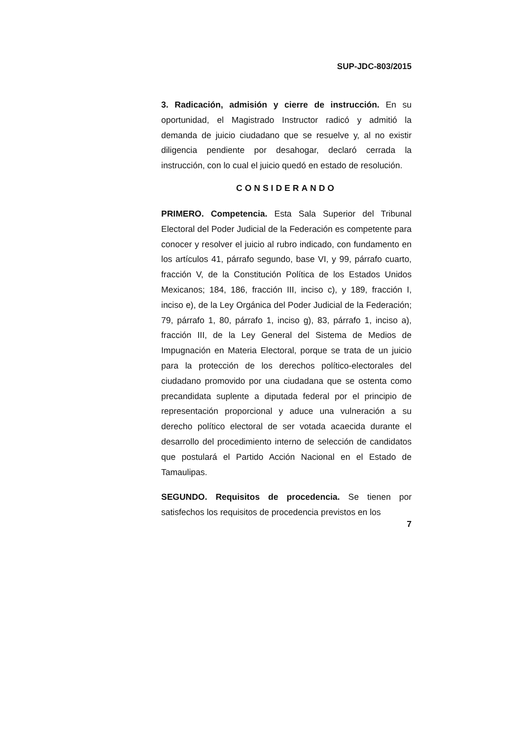SUP-JDC-803/2015
3. Radicación, admisión y cierre de instrucción. En su oportunidad, el Magistrado Instructor radicó y admitió la demanda de juicio ciudadano que se resuelve y, al no existir diligencia pendiente por desahogar, declaró cerrada la instrucción, con lo cual el juicio quedó en estado de resolución.
CONSIDERANDO
PRIMERO. Competencia. Esta Sala Superior del Tribunal Electoral del Poder Judicial de la Federación es competente para conocer y resolver el juicio al rubro indicado, con fundamento en los artículos 41, párrafo segundo, base VI, y 99, párrafo cuarto, fracción V, de la Constitución Política de los Estados Unidos Mexicanos; 184, 186, fracción III, inciso c), y 189, fracción I, inciso e), de la Ley Orgánica del Poder Judicial de la Federación; 79, párrafo 1, 80, párrafo 1, inciso g), 83, párrafo 1, inciso a), fracción III, de la Ley General del Sistema de Medios de Impugnación en Materia Electoral, porque se trata de un juicio para la protección de los derechos político-electorales del ciudadano promovido por una ciudadana que se ostenta como precandidata suplente a diputada federal por el principio de representación proporcional y aduce una vulneración a su derecho político electoral de ser votada acaecida durante el desarrollo del procedimiento interno de selección de candidatos que postulará el Partido Acción Nacional en el Estado de Tamaulipas.
SEGUNDO. Requisitos de procedencia. Se tienen por satisfechos los requisitos de procedencia previstos en los
7